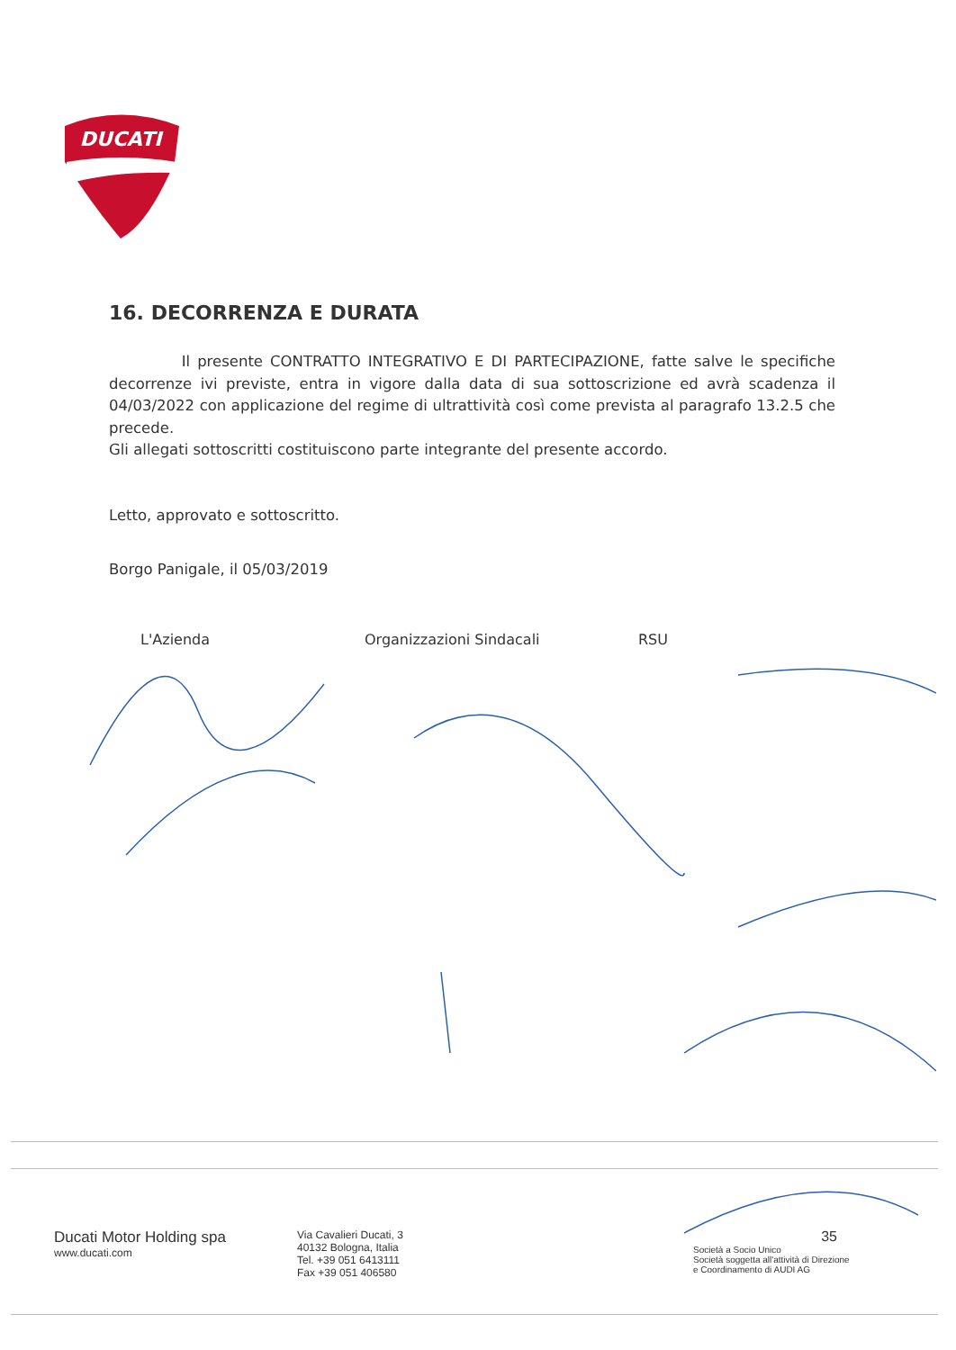DUCATI
16. DECORRENZA E DURATA
Il presente CONTRATTO INTEGRATIVO E DI PARTECIPAZIONE, fatte salve le specifiche decorrenze ivi previste, entra in vigore dalla data di sua sottoscrizione ed avrà scadenza il 04/03/2022 con applicazione del regime di ultrattività così come prevista al paragrafo 13.2.5 che precede.
Gli allegati sottoscritti costituiscono parte integrante del presente accordo.
Letto, approvato e sottoscritto.
Borgo Panigale, il 05/03/2019
L'Azienda Organizzazioni Sindacali RSU
Ducati Motor Holding spa
www.ducati.com
Via Cavalieri Ducati, 3
40132 Bologna, Italia
Tel. +39 051 6413111
Fax +39 051 406580
35
Società a Socio Unico
Società soggetta all'attività di Direzione
e Coordinamento di AUDI AG